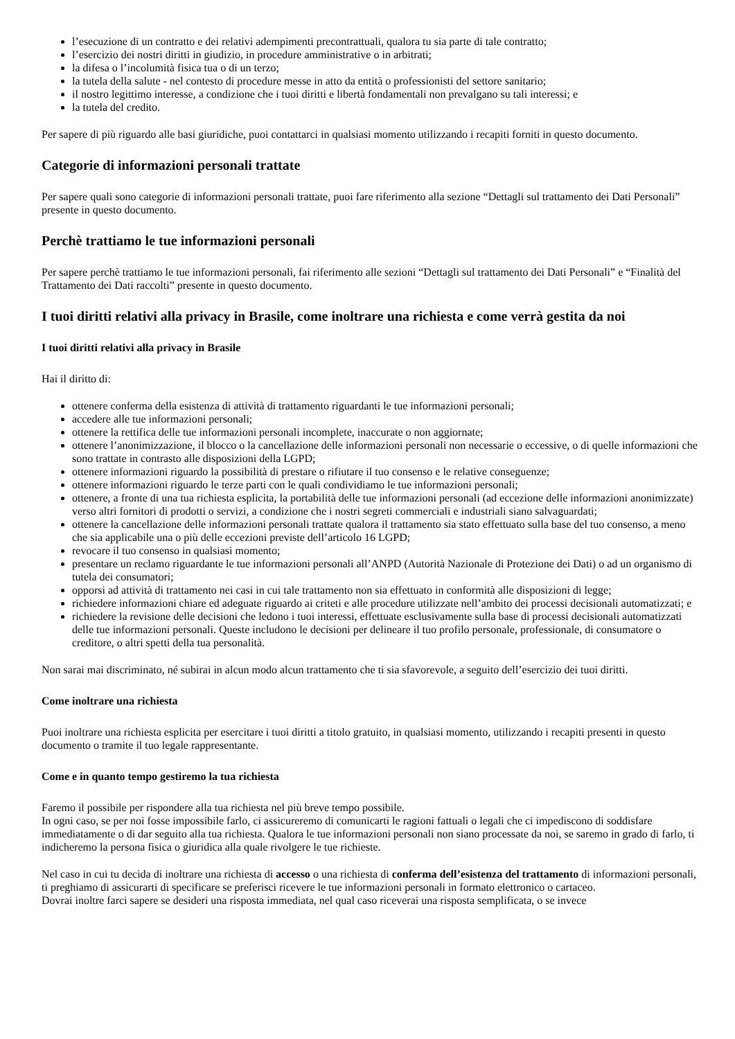l’esecuzione di un contratto e dei relativi adempimenti precontrattuali, qualora tu sia parte di tale contratto;
l’esercizio dei nostri diritti in giudizio, in procedure amministrative o in arbitrati;
la difesa o l’incolumità fisica tua o di un terzo;
la tutela della salute - nel contesto di procedure messe in atto da entità o professionisti del settore sanitario;
il nostro legittimo interesse, a condizione che i tuoi diritti e libertà fondamentali non prevalgano su tali interessi; e
la tutela del credito.
Per sapere di più riguardo alle basi giuridiche, puoi contattarci in qualsiasi momento utilizzando i recapiti forniti in questo documento.
Categorie di informazioni personali trattate
Per sapere quali sono categorie di informazioni personali trattate, puoi fare riferimento alla sezione “Dettagli sul trattamento dei Dati Personali” presente in questo documento.
Perchè trattiamo le tue informazioni personali
Per sapere perchè trattiamo le tue informazioni personali, fai riferimento alle sezioni “Dettagli sul trattamento dei Dati Personali” e “Finalità del Trattamento dei Dati raccolti” presente in questo documento.
I tuoi diritti relativi alla privacy in Brasile, come inoltrare una richiesta e come verrà gestita da noi
I tuoi diritti relativi alla privacy in Brasile
Hai il diritto di:
ottenere conferma della esistenza di attività di trattamento riguardanti le tue informazioni personali;
accedere alle tue informazioni personali;
ottenere la rettifica delle tue informazioni personali incomplete, inaccurate o non aggiornate;
ottenere l’anonimizzazione, il blocco o la cancellazione delle informazioni personali non necessarie o eccessive, o di quelle informazioni che sono trattate in contrasto alle disposizioni della LGPD;
ottenere informazioni riguardo la possibilità di prestare o rifiutare il tuo consenso e le relative conseguenze;
ottenere informazioni riguardo le terze parti con le quali condividiamo le tue informazioni personali;
ottenere, a fronte di una tua richiesta esplicita, la portabilità delle tue informazioni personali (ad eccezione delle informazioni anonimizzate) verso altri fornitori di prodotti o servizi, a condizione che i nostri segreti commerciali e industriali siano salvaguardati;
ottenere la cancellazione delle informazioni personali trattate qualora il trattamento sia stato effettuato sulla base del tuo consenso, a meno che sia applicabile una o più delle eccezioni previste dell’articolo 16 LGPD;
revocare il tuo consenso in qualsiasi momento;
presentare un reclamo riguardante le tue informazioni personali all’ANPD (Autorità Nazionale di Protezione dei Dati) o ad un organismo di tutela dei consumatori;
opporsi ad attività di trattamento nei casi in cui tale trattamento non sia effettuato in conformità alle disposizioni di legge;
richiedere informazioni chiare ed adeguate riguardo ai criteti e alle procedure utilizzate nell’ambito dei processi decisionali automatizzati; e
richiedere la revisione delle decisioni che ledono i tuoi interessi, effettuate esclusivamente sulla base di processi decisionali automatizzati delle tue informazioni personali. Queste includono le decisioni per delineare il tuo profilo personale, professionale, di consumatore o creditore, o altri spetti della tua personalità.
Non sarai mai discriminato, né subirai in alcun modo alcun trattamento che ti sia sfavorevole, a seguito dell’esercizio dei tuoi diritti.
Come inoltrare una richiesta
Puoi inoltrare una richiesta esplicita per esercitare i tuoi diritti a titolo gratuito, in qualsiasi momento, utilizzando i recapiti presenti in questo documento o tramite il tuo legale rappresentante.
Come e in quanto tempo gestiremo la tua richiesta
Faremo il possibile per rispondere alla tua richiesta nel più breve tempo possibile.
In ogni caso, se per noi fosse impossibile farlo, ci assicureremo di comunicarti le ragioni fattuali o legali che ci impediscono di soddisfare immediatamente o di dar seguito alla tua richiesta. Qualora le tue informazioni personali non siano processate da noi, se saremo in grado di farlo, ti indicheremo la persona fisica o giuridica alla quale rivolgere le tue richieste.
Nel caso in cui tu decida di inoltrare una richiesta di accesso o una richiesta di conferma dell’esistenza del trattamento di informazioni personali, ti preghiamo di assicurarti di specificare se preferisci ricevere le tue informazioni personali in formato elettronico o cartaceo.
Dovrai inoltre farci sapere se desideri una risposta immediata, nel qual caso riceverai una risposta semplificata, o se invece